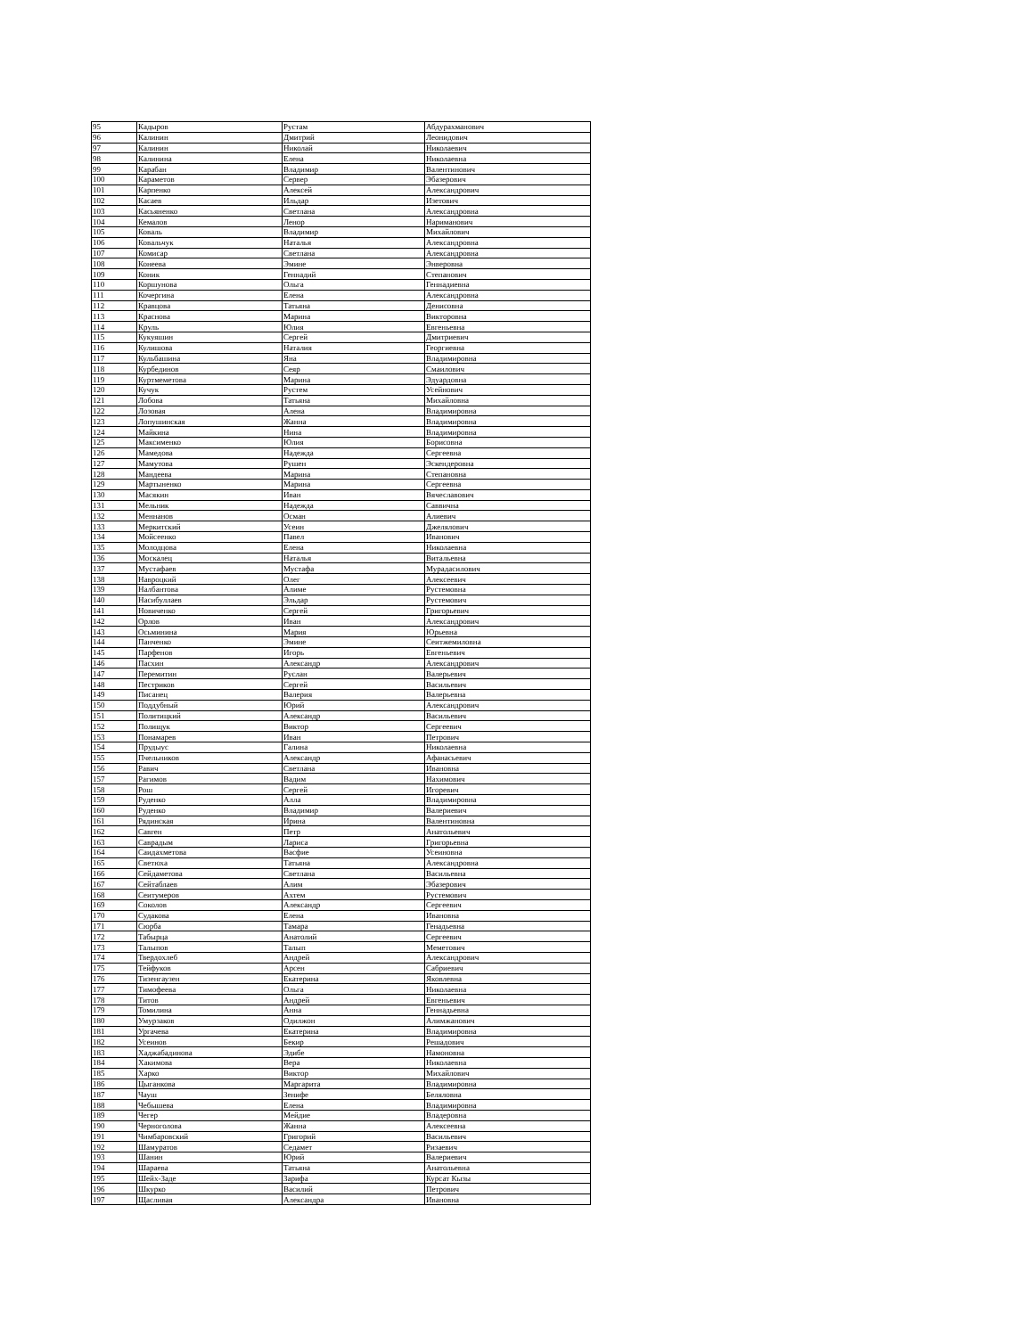| 95 | Кадыров | Рустам | Абдурахманович |
| 96 | Калинин | Дмитрий | Леонидович |
| 97 | Калинин | Николай | Николаевич |
| 98 | Калинина | Елена | Николаевна |
| 99 | Карабан | Владимир | Валентинович |
| 100 | Караметов | Сервер | Эбазерович |
| 101 | Карпенко | Алексей | Александрович |
| 102 | Касаев | Ильдар | Изетович |
| 103 | Касьяненко | Светлана | Александровна |
| 104 | Кемалов | Ленор | Нариманович |
| 105 | Коваль | Владимир | Михайлович |
| 106 | Ковальчук | Наталья | Александровна |
| 107 | Комисар | Светлана | Александровна |
| 108 | Конеева | Эмине | Энверовна |
| 109 | Коник | Геннадий | Степанович |
| 110 | Коршунова | Ольга | Геннадиевна |
| 111 | Кочергина | Елена | Александровна |
| 112 | Кравцова | Татьяна | Денисовна |
| 113 | Краснова | Марина | Викторовна |
| 114 | Круль | Юлия | Евгеньевна |
| 115 | Кукуяшин | Сергей | Дмитриевич |
| 116 | Кулишова | Наталия | Георгиевна |
| 117 | Кульбашина | Яна | Владимировна |
| 118 | Курбединов | Сеяр | Смаилович |
| 119 | Куртмеметова | Марина | Эдуардовна |
| 120 | Кучук | Рустем | Усейнович |
| 121 | Лобова | Татьяна | Михайловна |
| 122 | Лозовая | Алена | Владимировна |
| 123 | Лопушинская | Жанна | Владимировна |
| 124 | Майкина | Нина | Владимировна |
| 125 | Максименко | Юлия | Борисовна |
| 126 | Мамедова | Надежда | Сергеевна |
| 127 | Мамутова | Рушен | Эскендеровна |
| 128 | Мандеева | Марина | Степановна |
| 129 | Мартыненко | Марина | Сергеевна |
| 130 | Масякин | Иван | Вячеславович |
| 131 | Мельник | Надежда | Саввична |
| 132 | Меннанов | Осман | Алиевич |
| 133 | Меркитский | Усеин | Джелялович |
| 134 | Мойсеенко | Павел | Иванович |
| 135 | Молодцова | Елена | Николаевна |
| 136 | Москалец | Наталья | Витальевна |
| 137 | Мустафаев | Мустафа | Мурадасилович |
| 138 | Навроцкий | Олег | Алексеевич |
| 139 | Налбантова | Алиме | Рустемовна |
| 140 | Насибуллаев | Эльдар | Рустемович |
| 141 | Новиченко | Сергей | Григорьевич |
| 142 | Орлов | Иван | Александрович |
| 143 | Осьминина | Мария | Юрьевна |
| 144 | Панченко | Эмине | Сеитжемиловна |
| 145 | Парфенов | Игорь | Евгеньевич |
| 146 | Пасхин | Александр | Александрович |
| 147 | Перемитин | Руслан | Валерьевич |
| 148 | Пестриков | Сергей | Васильевич |
| 149 | Писанец | Валерия | Валерьевна |
| 150 | Поддубный | Юрий | Александрович |
| 151 | Политицкий | Александр | Васильевич |
| 152 | Полищук | Виктор | Сергеевич |
| 153 | Понамарев | Иван | Петрович |
| 154 | Прудыус | Галина | Николаевна |
| 155 | Пчельников | Александр | Афанасьевич |
| 156 | Равич | Светлана | Ивановна |
| 157 | Рагимов | Вадим | Нахимович |
| 158 | Рош | Сергей | Игоревич |
| 159 | Руденко | Алла | Владимировна |
| 160 | Руденко | Владимир | Валериевич |
| 161 | Рядинская | Ирина | Валентиновна |
| 162 | Савген | Петр | Анатольевич |
| 163 | Саврадым | Лариса | Григорьевна |
| 164 | Саидахметова | Васфие | Усеиновна |
| 165 | Светюха | Татьяна | Александровна |
| 166 | Сейдаметова | Светлана | Васильевна |
| 167 | Сейтаблаев | Алим | Эбазерович |
| 168 | Сеитумеров | Ахтем | Рустемович |
| 169 | Соколов | Александр | Сергеевич |
| 170 | Судакова | Елена | Ивановна |
| 171 | Сюрба | Тамара | Генадьевна |
| 172 | Табырца | Анатолий | Сергеевич |
| 173 | Талыпов | Талып | Меметович |
| 174 | Твердохлеб | Андрей | Александрович |
| 175 | Тейфуков | Арсен | Сабриевич |
| 176 | Тизенгаузен | Екатерина | Яковлевна |
| 177 | Тимофеева | Ольга | Николаевна |
| 178 | Титов | Андрей | Евгеньевич |
| 179 | Томилина | Анна | Геннадьевна |
| 180 | Умурзаков | Одилжон | Алимжанович |
| 181 | Ургачева | Екатерина | Владимировна |
| 182 | Усеинов | Бекир | Решадович |
| 183 | Хаджабадинова | Эдибе | Намоновна |
| 184 | Хакимова | Вера | Николаевна |
| 185 | Харко | Виктор | Михайлович |
| 186 | Цыганкова | Маргарита | Владимировна |
| 187 | Чауш | Зенифе | Беляловна |
| 188 | Чебышева | Елена | Владимировна |
| 189 | Чегер | Мейдие | Владеровна |
| 190 | Черноголова | Жанна | Алексеевна |
| 191 | Чимбаровский | Григорий | Васильевич |
| 192 | Шамуратов | Седамет | Ризаевич |
| 193 | Шанин | Юрий | Валериевич |
| 194 | Шараева | Татьяна | Анатольевна |
| 195 | Шейх-Заде | Зарифа | Курсат Кызы |
| 196 | Шкурко | Василий | Петрович |
| 197 | Щасливая | Александра | Ивановна |